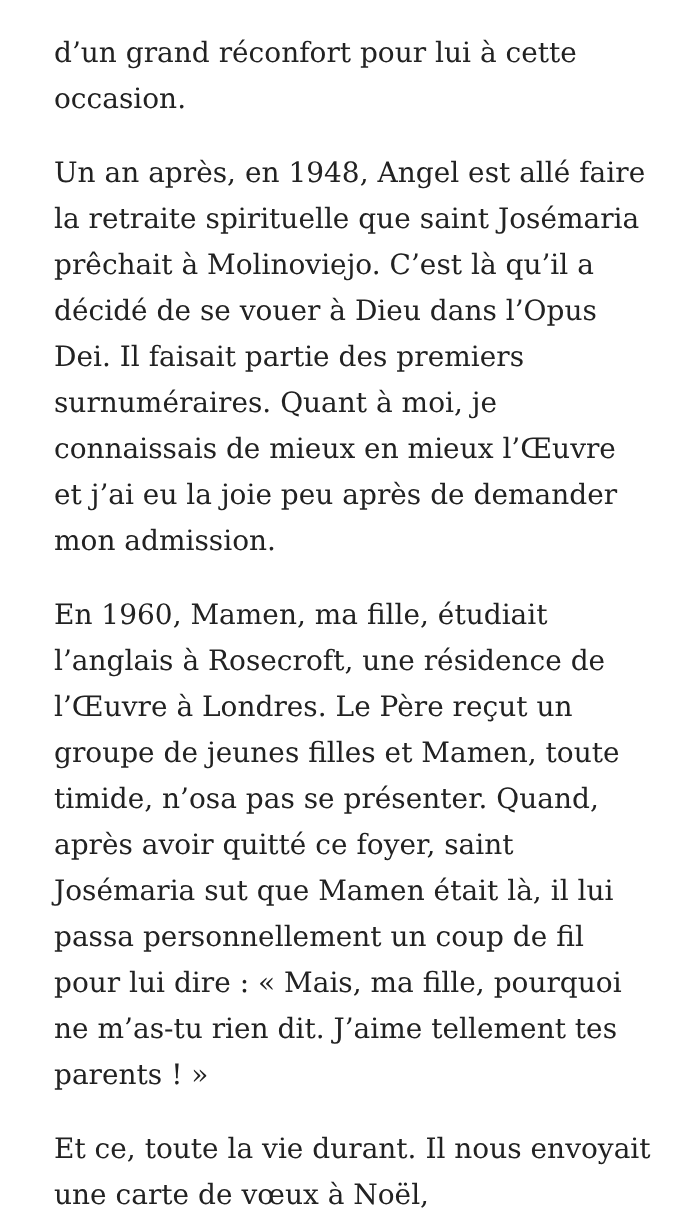d’un grand réconfort pour lui à cette occasion.
Un an après, en 1948, Angel est allé faire la retraite spirituelle que saint Josémaria prêchait à Molinoviejo. C’est là qu’il a décidé de se vouer à Dieu dans l’Opus Dei. Il faisait partie des premiers surnuméraires. Quant à moi, je connaissais de mieux en mieux l’Œuvre et j’ai eu la joie peu après de demander mon admission.
En 1960, Mamen, ma fille, étudiait l’anglais à Rosecroft, une résidence de l’Œuvre à Londres. Le Père reçut un groupe de jeunes filles et Mamen, toute timide, n’osa pas se présenter. Quand, après avoir quitté ce foyer, saint Josémaria sut que Mamen était là, il lui passa personnellement un coup de fil pour lui dire : « Mais, ma fille, pourquoi ne m’as-tu rien dit. J’aime tellement tes parents ! »
Et ce, toute la vie durant. Il nous envoyait une carte de vœux à Noël,